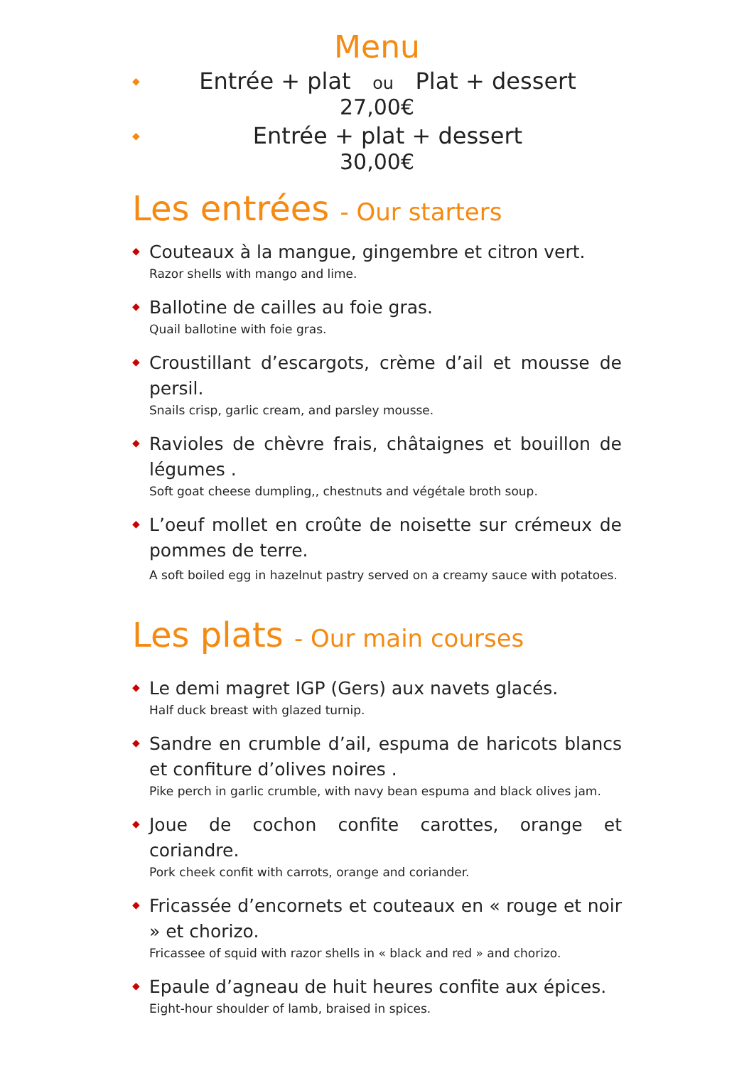Menu
◆ Entrée + plat ou Plat + dessert
27,00€
◆ Entrée + plat + dessert
30,00€
Les entrées - Our starters
◆
Couteaux à la mangue, gingembre et citron vert.
Razor shells with mango and lime.
◆
Ballotine de cailles au foie gras.
Quail ballotine with foie gras.
◆
Croustillant d’escargots, crème d’ail et mousse de persil.
Snails crisp, garlic cream, and parsley mousse.
◆
Ravioles de chèvre frais, châtaignes et bouillon de légumes .
Soft goat cheese dumpling,, chestnuts and végétale broth soup.
◆
L’oeuf mollet en croûte de noisette sur crémeux de pommes de terre.
A soft boiled egg in hazelnut pastry served on a creamy sauce with potatoes.
Les plats - Our main courses
◆
Le demi magret IGP (Gers) aux navets glacés.
Half duck breast with glazed turnip.
◆
Sandre en crumble d’ail, espuma de haricots blancs et confiture d’olives noires .
Pike perch in garlic crumble, with navy bean espuma and black olives jam.
◆
Joue de cochon confite carottes, orange et coriandre.
Pork cheek confit with carrots, orange and coriander.
◆
Fricassée d’encornets et couteaux en « rouge et noir » et chorizo.
Fricassee of squid with razor shells in « black and red » and chorizo.
◆
Epaule d’agneau de huit heures confite aux épices.
Eight-hour shoulder of lamb, braised in spices.